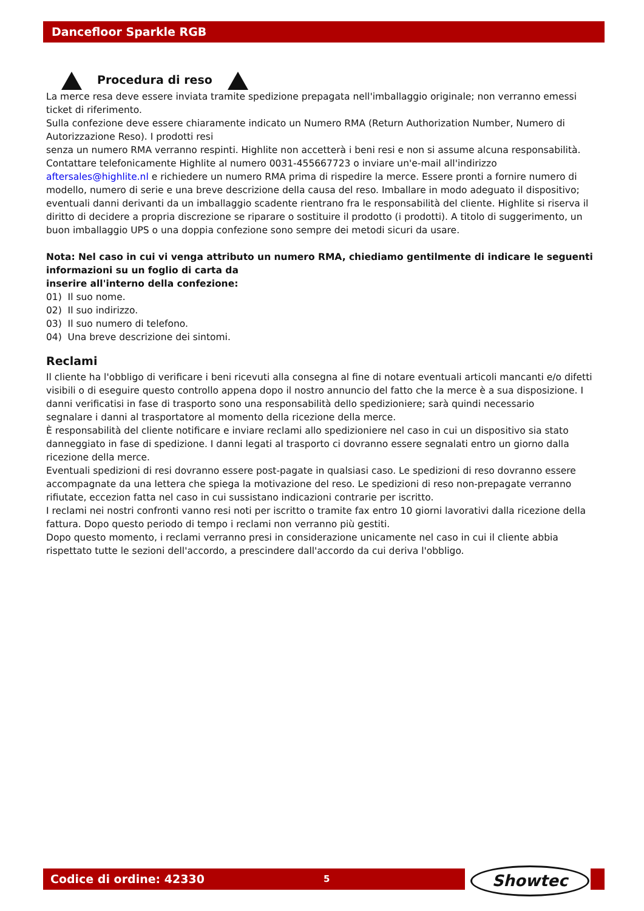Dancefloor Sparkle RGB
Procedura di reso
La merce resa deve essere inviata tramite spedizione prepagata nell'imballaggio originale; non verranno emessi ticket di riferimento.
Sulla confezione deve essere chiaramente indicato un Numero RMA (Return Authorization Number, Numero di Autorizzazione Reso). I prodotti resi
senza un numero RMA verranno respinti. Highlite non accetterà i beni resi e non si assume alcuna responsabilità. Contattare telefonicamente Highlite al numero 0031-455667723 o inviare un'e-mail all'indirizzo aftersales@highlite.nl e richiedere un numero RMA prima di rispedire la merce. Essere pronti a fornire numero di modello, numero di serie e una breve descrizione della causa del reso. Imballare in modo adeguato il dispositivo; eventuali danni derivanti da un imballaggio scadente rientrano fra le responsabilità del cliente. Highlite si riserva il diritto di decidere a propria discrezione se riparare o sostituire il prodotto (i prodotti). A titolo di suggerimento, un buon imballaggio UPS o una doppia confezione sono sempre dei metodi sicuri da usare.
Nota: Nel caso in cui vi venga attributo un numero RMA, chiediamo gentilmente di indicare le seguenti informazioni su un foglio di carta da
inserire all'interno della confezione:
01) Il suo nome.
02) Il suo indirizzo.
03) Il suo numero di telefono.
04) Una breve descrizione dei sintomi.
Reclami
Il cliente ha l'obbligo di verificare i beni ricevuti alla consegna al fine di notare eventuali articoli mancanti e/o difetti visibili o di eseguire questo controllo appena dopo il nostro annuncio del fatto che la merce è a sua disposizione. I danni verificatisi in fase di trasporto sono una responsabilità dello spedizioniere; sarà quindi necessario
segnalare i danni al trasportatore al momento della ricezione della merce.
È responsabilità del cliente notificare e inviare reclami allo spedizioniere nel caso in cui un dispositivo sia stato danneggiato in fase di spedizione. I danni legati al trasporto ci dovranno essere segnalati entro un giorno dalla ricezione della merce.
Eventuali spedizioni di resi dovranno essere post-pagate in qualsiasi caso. Le spedizioni di reso dovranno essere accompagnate da una lettera che spiega la motivazione del reso. Le spedizioni di reso non-prepagate verranno rifiutate, eccezion fatta nel caso in cui sussistano indicazioni contrarie per iscritto.
I reclami nei nostri confronti vanno resi noti per iscritto o tramite fax entro 10 giorni lavorativi dalla ricezione della fattura. Dopo questo periodo di tempo i reclami non verranno più gestiti.
Dopo questo momento, i reclami verranno presi in considerazione unicamente nel caso in cui il cliente abbia rispettato tutte le sezioni dell'accordo, a prescindere dall'accordo da cui deriva l'obbligo.
Codice di ordine: 42330 5 Showtec